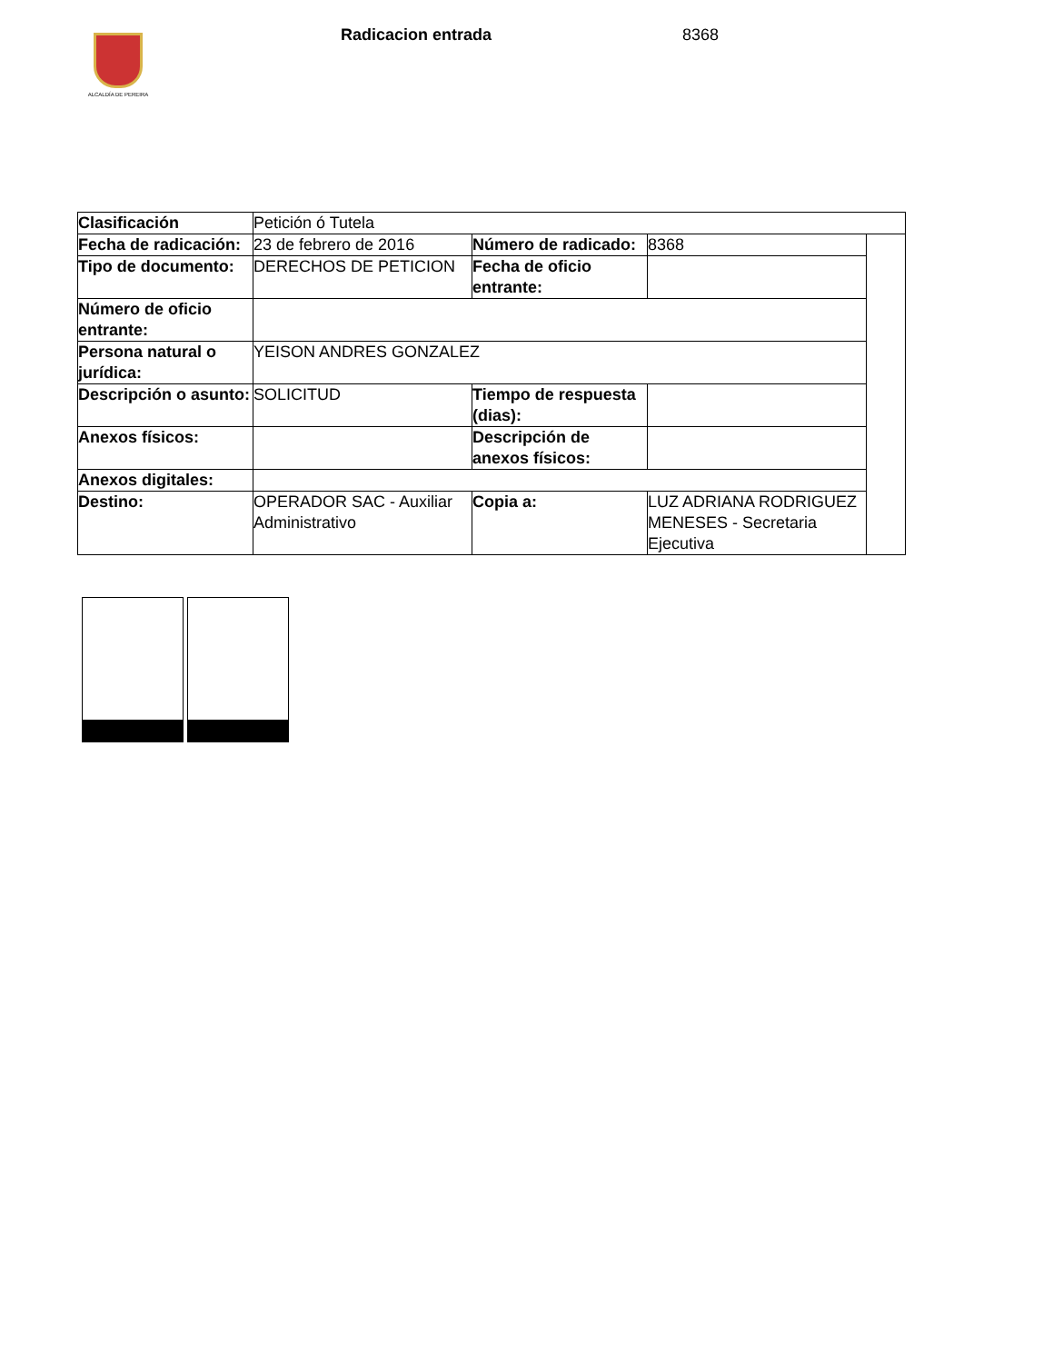ALCALDÍA DE PEREIRA
Radicacion entrada 8368
| Clasificación | Petición ó Tutela | | | |
| Fecha de radicación: | 23 de febrero de 2016 | Número de radicado: | 8368 | |
| Tipo de documento: | DERECHOS DE PETICION | Fecha de oficio entrante: | | |
| Número de oficio entrante: | | | | |
| Persona natural o jurídica: | YEISON ANDRES GONZALEZ | | | |
| Descripción o asunto: | SOLICITUD | Tiempo de respuesta (dias): | | |
| Anexos físicos: | | Descripción de anexos físicos: | | |
| Anexos digitales: | | | | |
| Destino: | OPERADOR SAC - Auxiliar Administrativo | Copia a: | LUZ ADRIANA RODRIGUEZ MENESES - Secretaria Ejecutiva | |